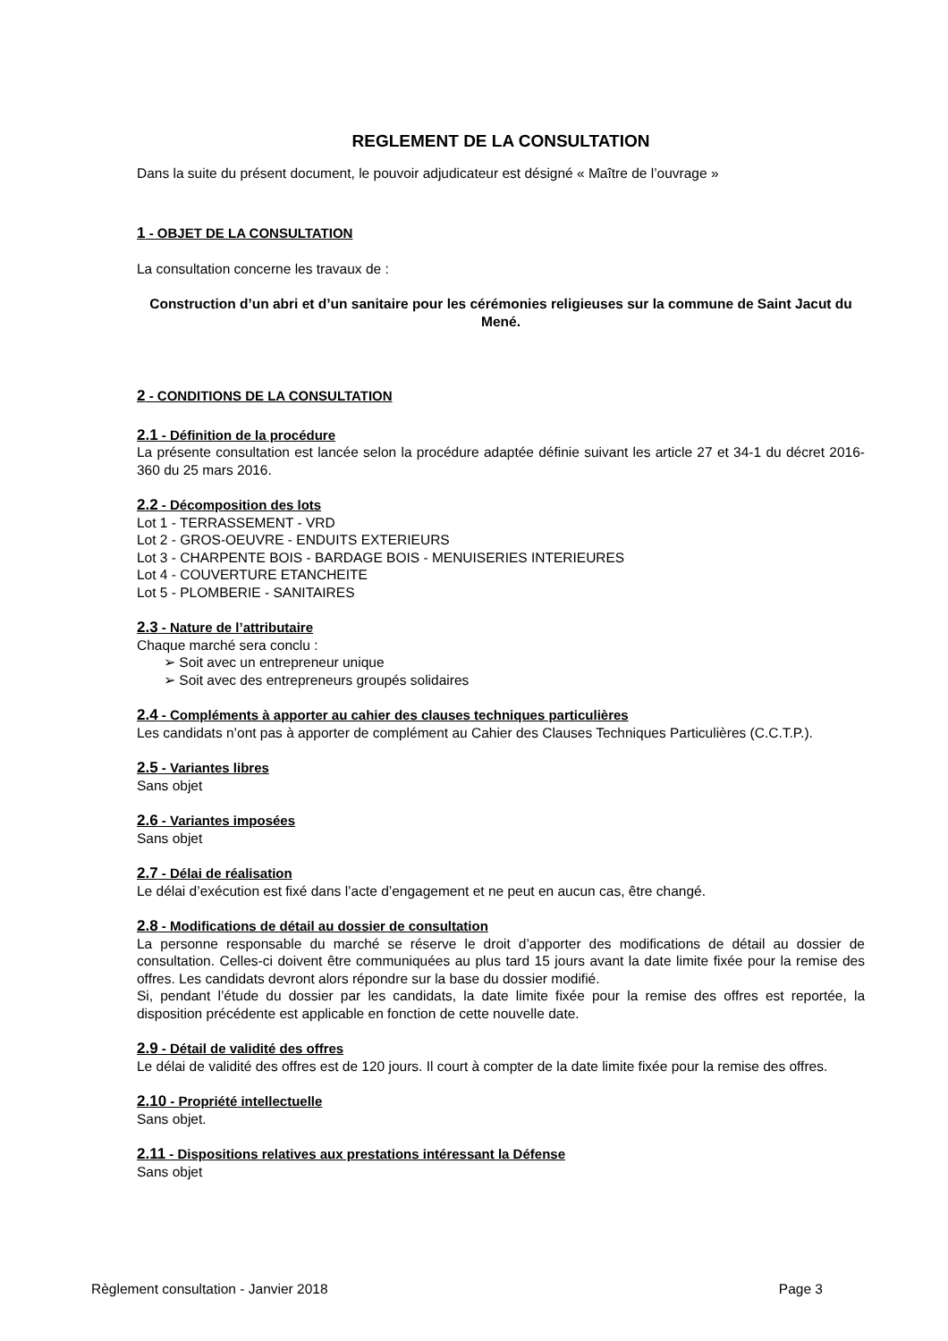REGLEMENT DE LA CONSULTATION
Dans la suite du présent document, le pouvoir adjudicateur est désigné « Maître de l’ouvrage »
1 - OBJET DE LA CONSULTATION
La consultation concerne les travaux de :
Construction d’un abri et d’un sanitaire pour les cérémonies religieuses sur la commune de Saint Jacut du Mené.
2 - CONDITIONS DE LA CONSULTATION
2.1 - Définition de la procédure
La présente consultation est lancée selon la procédure adaptée définie suivant les article 27 et 34-1 du décret 2016-360 du 25 mars 2016.
2.2 - Décomposition des lots
Lot 1 - TERRASSEMENT - VRD
Lot 2 - GROS-OEUVRE - ENDUITS EXTERIEURS
Lot 3 - CHARPENTE BOIS - BARDAGE BOIS - MENUISERIES INTERIEURES
Lot 4 - COUVERTURE ETANCHEITE
Lot 5 - PLOMBERIE - SANITAIRES
2.3 - Nature de l’attributaire
Chaque marché sera conclu :
➢ Soit avec un entrepreneur unique
➢ Soit avec des entrepreneurs groupés solidaires
2.4 - Compléments à apporter au cahier des clauses techniques particulières
Les candidats n’ont pas à apporter de complément au Cahier des Clauses Techniques Particulières (C.C.T.P.).
2.5 - Variantes libres
Sans objet
2.6 - Variantes imposées
Sans objet
2.7 - Délai de réalisation
Le délai d’exécution est fixé dans l’acte d’engagement et ne peut en aucun cas, être changé.
2.8 - Modifications de détail au dossier de consultation
La personne responsable du marché se réserve le droit d’apporter des modifications de détail au dossier de consultation. Celles-ci doivent être communiquées au plus tard 15 jours avant la date limite fixée pour la remise des offres. Les candidats devront alors répondre sur la base du dossier modifié.
Si, pendant l’étude du dossier par les candidats, la date limite fixée pour la remise des offres est reportée, la disposition précédente est applicable en fonction de cette nouvelle date.
2.9 - Détail de validité des offres
Le délai de validité des offres est de 120 jours. Il court à compter de la date limite fixée pour la remise des offres.
2.10 - Propriété intellectuelle
Sans objet.
2.11 - Dispositions relatives aux prestations intéressant la Défense
Sans objet
Règlement consultation - Janvier 2018 Page 3